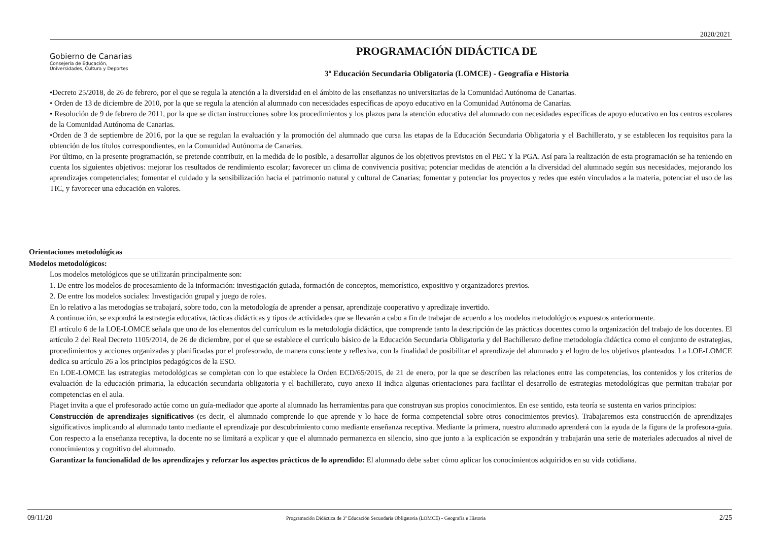2020/2021
Gobierno de Canarias
Consejería de Educación,
Universidades, Cultura y Deportes
PROGRAMACIÓN DIDÁCTICA DE
3º Educación Secundaria Obligatoria (LOMCE) - Geografía e Historia
•Decreto 25/2018, de 26 de febrero, por el que se regula la atención a la diversidad en el ámbito de las enseñanzas no universitarias de la Comunidad Autónoma de Canarias.
• Orden de 13 de diciembre de 2010, por la que se regula la atención al alumnado con necesidades específicas de apoyo educativo en la Comunidad Autónoma de Canarias.
• Resolución de 9 de febrero de 2011, por la que se dictan instrucciones sobre los procedimientos y los plazos para la atención educativa del alumnado con necesidades específicas de apoyo educativo en los centros escolares de la Comunidad Autónoma de Canarias.
•Orden de 3 de septiembre de 2016, por la que se regulan la evaluación y la promoción del alumnado que cursa las etapas de la Educación Secundaria Obligatoria y el Bachillerato, y se establecen los requisitos para la obtención de los títulos correspondientes, en la Comunidad Autónoma de Canarias.
Por último, en la presente programación, se pretende contribuir, en la medida de lo posible, a desarrollar algunos de los objetivos previstos en el PEC Y la PGA. Así para la realización de esta programación se ha teniendo en cuenta los siguientes objetivos: mejorar los resultados de rendimiento escolar; favorecer un clima de convivencia positiva; potenciar medidas de atención a la diversidad del alumnado según sus necesidades, mejorando los aprendizajes competenciales; fomentar el cuidado y la sensibilización hacia el patrimonio natural y cultural de Canarias; fomentar y potenciar los proyectos y redes que estén vinculados a la materia, potenciar el uso de las TIC, y favorecer una educación en valores.
Orientaciones metodológicas
Modelos metodológicos:
Los modelos metológicos que se utilizarán principalmente son:
1. De entre los modelos de procesamiento de la información: investigación guiada, formación de conceptos, memorístico, expositivo y organizadores previos.
2. De entre los modelos sociales: Investigación grupal y juego de roles.
En lo relativo a las metodogías se trabajará, sobre todo, con la metodología de aprender a pensar, aprendizaje cooperativo y apredizaje invertido.
A continuación, se expondrá la estrategia educativa, tácticas didácticas y tipos de actividades que se llevarán a cabo a fin de trabajar de acuerdo a los modelos metodológicos expuestos anteriormente.
El artículo 6 de la LOE-LOMCE señala que uno de los elementos del currículum es la metodología didáctica, que comprende tanto la descripción de las prácticas docentes como la organización del trabajo de los docentes. El artículo 2 del Real Decreto 1105/2014, de 26 de diciembre, por el que se establece el currículo básico de la Educación Secundaria Obligatoria y del Bachillerato define metodología didáctica como el conjunto de estrategias, procedimientos y acciones organizadas y planificadas por el profesorado, de manera consciente y reflexiva, con la finalidad de posibilitar el aprendizaje del alumnado y el logro de los objetivos planteados. La LOE-LOMCE dedica su artículo 26 a los principios pedagógicos de la ESO.
En LOE-LOMCE las estrategias metodológicas se completan con lo que establece la Orden ECD/65/2015, de 21 de enero, por la que se describen las relaciones entre las competencias, los contenidos y los criterios de evaluación de la educación primaria, la educación secundaria obligatoria y el bachillerato, cuyo anexo II indica algunas orientaciones para facilitar el desarrollo de estrategias metodológicas que permitan trabajar por competencias en el aula.
Piaget invita a que el profesorado actúe como un guía-mediador que aporte al alumnado las herramientas para que construyan sus propios conocimientos. En ese sentido, esta teoría se sustenta en varios principios:
Construcción de aprendizajes significativos (es decir, el alumnado comprende lo que aprende y lo hace de forma competencial sobre otros conocimientos previos). Trabajaremos esta construcción de aprendizajes significativos implicando al alumnado tanto mediante el aprendizaje por descubrimiento como mediante enseñanza receptiva. Mediante la primera, nuestro alumnado aprenderá con la ayuda de la figura de la profesora-guía. Con respecto a la enseñanza receptiva, la docente no se limitará a explicar y que el alumnado permanezca en silencio, sino que junto a la explicación se expondrán y trabajarán una serie de materiales adecuados al nivel de conocimientos y cognitivo del alumnado.
Garantizar la funcionalidad de los aprendizajes y reforzar los aspectos prácticos de lo aprendido: El alumnado debe saber cómo aplicar los conocimientos adquiridos en su vida cotidiana.
09/11/20 Programación Didáctica de 3º Educación Secundaria Obligatoria (LOMCE) - Geografía e Historia 2/25